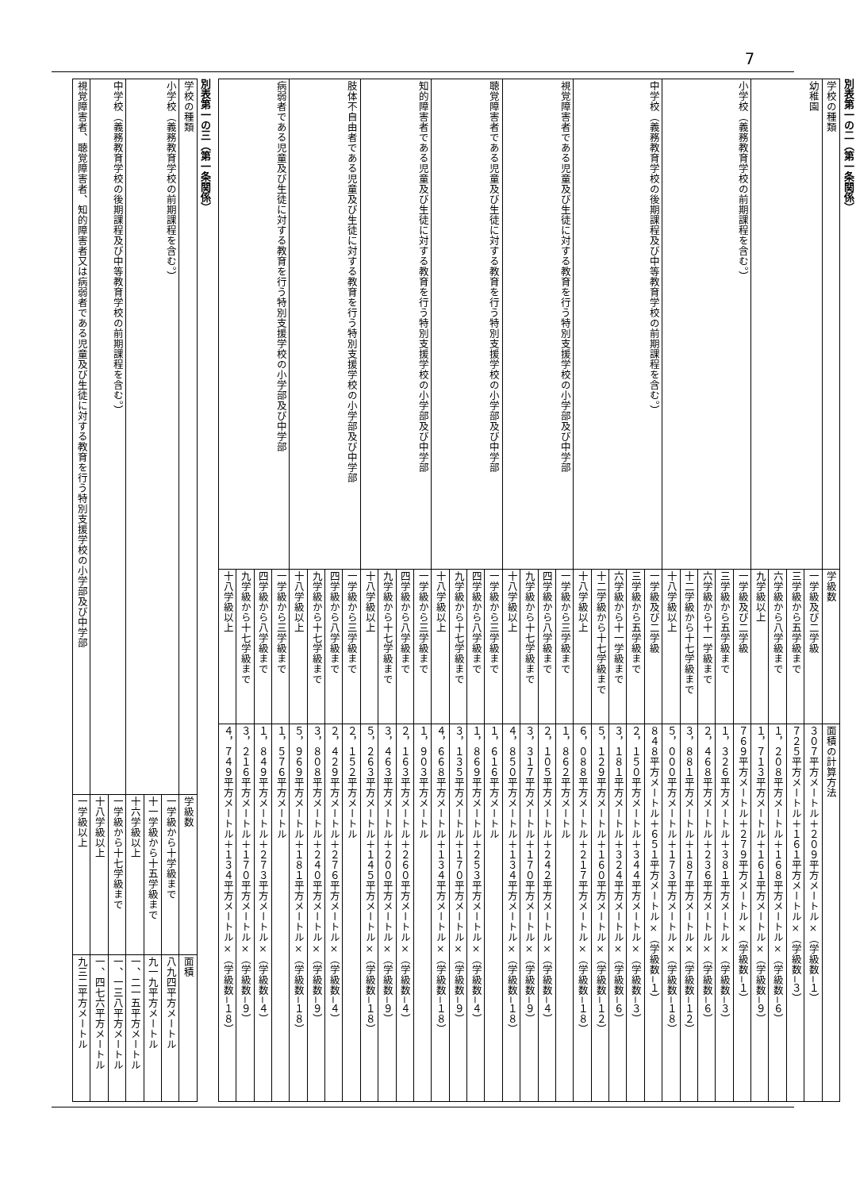7
別表第一の二（第一条関係）
| 学校の種類 | 学級数 | 面積の計算方法 |
| --- | --- | --- |
| 幼稚園 | 一学級及び二学級 | ３０７平方メートル＋２０９平方メートル×（学級数−１） |
| | 三学級から五学級まで | ７２５平方メートル＋１６１平方メートル×（学級数−３） |
| | 六学級から八学級まで | １，２０８平方メートル＋１６８平方メートル×（学級数−６） |
| | 九学級以上 | １，７１３平方メートル＋１６１平方メートル×（学級数−９） |
| 小学校（義務教育学校の前期課程を含む。） | 一学級及び二学級 | ７６９平方メートル＋２７９平方メートル×（学級数−１） |
| | 三学級から五学級まで | １，３２６平方メートル＋３８１平方メートル×（学級数−３） |
| | 六学級から十一学級まで | ２，４６８平方メートル＋２３６平方メートル×（学級数−６） |
| | 十二学級から十七学級まで | ３，８８１平方メートル＋１８７平方メートル×（学級数−１２） |
| | 十八学級以上 | ５，０００平方メートル＋１７３平方メートル×（学級数−１８） |
| 中学校（義務教育学校の後期課程及び中等教育学校の前期課程を含む。） | 一学級及び二学級 | ８４８平方メートル＋６５１平方メートル×（学級数−１） |
| | 三学級から五学級まで | ２，１５０平方メートル＋３４４平方メートル×（学級数−３） |
| | 六学級から十一学級まで | ３，１８１平方メートル＋３２４平方メートル×（学級数−６） |
| | 十二学級から十七学級まで | ５，１２９平方メートル＋１６０平方メートル×（学級数−１２） |
| | 十八学級以上 | ６，０８８平方メートル＋２１７平方メートル×（学級数−１８） |
| 視覚障害者である児童及び生徒に対する教育を行う特別支援学校の小学部及び中学部 | 一学級から三学級まで | １，８６２平方メートル |
| | 四学級から八学級まで | ２，１０５平方メートル＋２４２平方メートル×（学級数−４） |
| | 九学級から十七学級まで | ３，３１７平方メートル＋１７０平方メートル×（学級数−９） |
| | 十八学級以上 | ４，８５０平方メートル＋１３４平方メートル×（学級数−１８） |
| 聴覚障害者である児童及び生徒に対する教育を行う特別支援学校の小学部及び中学部 | 一学級から三学級まで | １，６１６平方メートル |
| | 四学級から八学級まで | １，８６９平方メートル＋２５３平方メートル×（学級数−４） |
| | 九学級から十七学級まで | ３，１３５平方メートル＋１７０平方メートル×（学級数−９） |
| | 十八学級以上 | ４，６６８平方メートル＋１３４平方メートル×（学級数−１８） |
| 知的障害者である児童及び生徒に対する教育を行う特別支援学校の小学部及び中学部 | 一学級から三学級まで | １，９０３平方メートル |
| | 四学級から八学級まで | ２，１６３平方メートル＋２６０平方メートル×（学級数−４） |
| | 九学級から十七学級まで | ３，４６３平方メートル＋２００平方メートル×（学級数−９） |
| | 十八学級以上 | ５，２６３平方メートル＋１４５平方メートル×（学級数−１８） |
| 肢体不自由者である児童及び生徒に対する教育を行う特別支援学校の小学部及び中学部 | 一学級から三学級まで | ２，１５２平方メートル |
| | 四学級から八学級まで | ２，４２９平方メートル＋２７６平方メートル×（学級数−４） |
| | 九学級から十七学級まで | ３，８０８平方メートル＋２４０平方メートル×（学級数−９） |
| | 十八学級以上 | ５，９６９平方メートル＋１８１平方メートル×（学級数−１８） |
| 病弱者である児童及び生徒に対する教育を行う特別支援学校の小学部及び中学部 | 一学級から三学級まで | １，５７６平方メートル |
| | 四学級から八学級まで | １，８４９平方メートル＋２７３平方メートル×（学級数−４） |
| | 九学級から十七学級まで | ３，２１６平方メートル＋１７０平方メートル×（学級数−９） |
| | 十八学級以上 | ４，７４９平方メートル＋１３４平方メートル×（学級数−１８） |
別表第一の三（第一条関係）
| 学校の種類 | 学級数 | 面積 |
| --- | --- | --- |
| 小学校（義務教育学校の前期課程を含む。） | 一学級から十学級まで | 八九四平方メートル |
| | 十一学級から十五学級まで | 九一九平方メートル |
| | 十六学級以上 | 一、二一五平方メートル |
| 中学校（義務教育学校の後期課程及び中等教育学校の前期課程を含む。） | 一学級から十七学級まで | 一、一三八平方メートル |
| | 十八学級以上 | 一、四七六平方メートル |
| 視覚障害者、聴覚障害者、知的障害者又は病弱者である児童及び生徒に対する教育を行う特別支援学校の小学部及び中学部 | 一学級以上 | 九三二平方メートル |